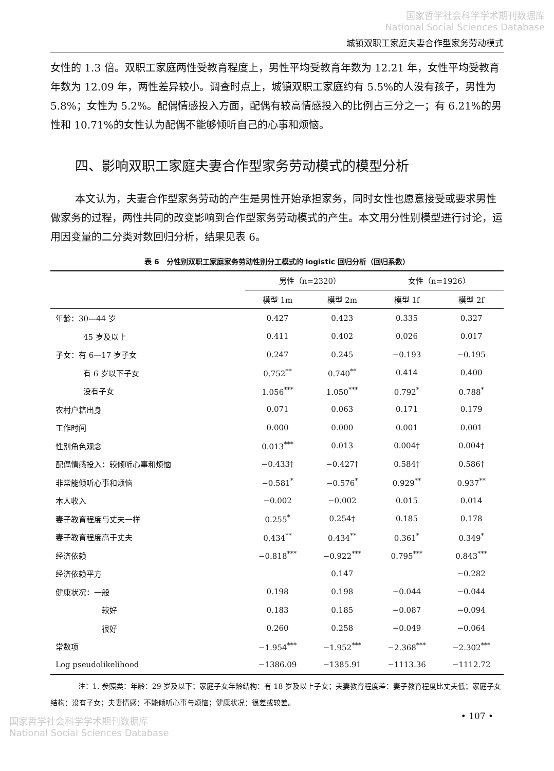国家哲学社会科学学术期刊数据库
National Social Sciences Database
城镇双职工家庭夫妻合作型家务劳动模式
女性的 1.3 倍。双职工家庭两性受教育程度上，男性平均受教育年数为 12.21 年，女性平均受教育年数为 12.09 年，两性差异较小。调查时点上，城镇双职工家庭约有 5.5%的人没有孩子，男性为 5.8%；女性为 5.2%。配偶情感投入方面，配偶有较高情感投入的比例占三分之一；有 6.21%的男性和 10.71%的女性认为配偶不能够倾听自己的心事和烦恼。
四、影响双职工家庭夫妻合作型家务劳动模式的模型分析
本文认为，夫妻合作型家务劳动的产生是男性开始承担家务，同时女性也愿意接受或要求男性做家务的过程，两性共同的改变影响到合作型家务劳动模式的产生。本文用分性别模型进行讨论，运用因变量的二分类对数回归分析，结果见表 6。
表 6　分性别双职工家庭家务劳动性别分工模式的 logistic 回归分析（回归系数）
| | 男性（n=2320） | | 女性（n=1926） | |
| --- | --- | --- | --- | --- |
| | 模型 1m | 模型 2m | 模型 1f | 模型 2f |
| 年龄：30—44 岁 | 0.427 | 0.423 | 0.335 | 0.327 |
| 45 岁及以上 | 0.411 | 0.402 | 0.026 | 0.017 |
| 子女：有 6—17 岁子女 | 0.247 | 0.245 | −0.193 | −0.195 |
| 有 6 岁以下子女 | 0.752<sup>**</sup> | 0.740<sup>**</sup> | 0.414 | 0.400 |
| 没有子女 | 1.056<sup>***</sup> | 1.050<sup>***</sup> | 0.792<sup>*</sup> | 0.788<sup>*</sup> |
| 农村户籍出身 | 0.071 | 0.063 | 0.171 | 0.179 |
| 工作时间 | 0.000 | 0.000 | 0.001 | 0.001 |
| 性别角色观念 | 0.013<sup>***</sup> | 0.013 | 0.004† | 0.004† |
| 配偶情感投入：较倾听心事和烦恼 | −0.433† | −0.427† | 0.584† | 0.586† |
| 非常能倾听心事和烦恼 | −0.581<sup>*</sup> | −0.576<sup>*</sup> | 0.929<sup>**</sup> | 0.937<sup>**</sup> |
| 本人收入 | −0.002 | −0.002 | 0.015 | 0.014 |
| 妻子教育程度与丈夫一样 | 0.255<sup>*</sup> | 0.254† | 0.185 | 0.178 |
| 妻子教育程度高于丈夫 | 0.434<sup>**</sup> | 0.434<sup>**</sup> | 0.361<sup>*</sup> | 0.349<sup>*</sup> |
| 经济依赖 | −0.818<sup>***</sup> | −0.922<sup>***</sup> | 0.795<sup>***</sup> | 0.843<sup>***</sup> |
| 经济依赖平方 | | 0.147 | | −0.282 |
| 健康状况：一般 | 0.198 | 0.198 | −0.044 | −0.044 |
| 较好 | 0.183 | 0.185 | −0.087 | −0.094 |
| 很好 | 0.260 | 0.258 | −0.049 | −0.064 |
| 常数项 | −1.954<sup>***</sup> | −1.952<sup>***</sup> | −2.368<sup>***</sup> | −2.302<sup>***</sup> |
| Log pseudolikelihood | −1386.09 | −1385.91 | −1113.36 | −1112.72 |
注：1. 参照类：年龄：29 岁及以下；家庭子女年龄结构：有 18 岁及以上子女；夫妻教育程度差：妻子教育程度比丈夫低；家庭子女结构：没有子女；夫妻情感：不能倾听心事与烦恼；健康状况：很差或较差。
• 107 •
国家哲学社会科学学术期刊数据库
National Social Sciences Database